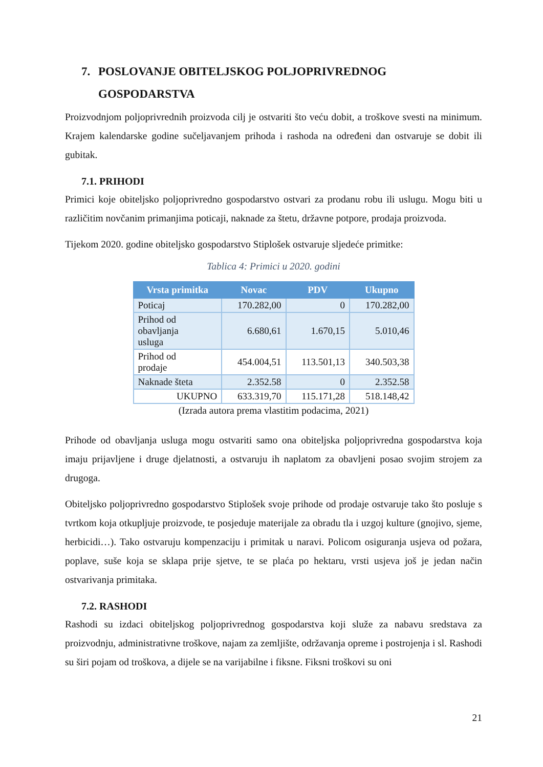7. POSLOVANJE OBITELJSKOG POLJOPRIVREDNOG
GOSPODARSTVA
Proizvodnjom poljoprivrednih proizvoda cilj je ostvariti što veću dobit, a troškove svesti na minimum. Krajem kalendarske godine sučeljavanjem prihoda i rashoda na određeni dan ostvaruje se dobit ili gubitak.
7.1. PRIHODI
Primici koje obiteljsko poljoprivredno gospodarstvo ostvari za prodanu robu ili uslugu. Mogu biti u različitim novčanim primanjima poticaji, naknade za štetu, državne potpore, prodaja proizvoda.
Tijekom 2020. godine obiteljsko gospodarstvo Stiplošek ostvaruje sljedeće primitke:
Tablica 4: Primici u 2020. godini
| Vrsta primitka | Novac | PDV | Ukupno |
| --- | --- | --- | --- |
| Poticaj | 170.282,00 | 0 | 170.282,00 |
| Prihod od obavljanja usluga | 6.680,61 | 1.670,15 | 5.010,46 |
| Prihod od prodaje | 454.004,51 | 113.501,13 | 340.503,38 |
| Naknade šteta | 2.352.58 | 0 | 2.352.58 |
| UKUPNO | 633.319,70 | 115.171,28 | 518.148,42 |
(Izrada autora prema vlastitim podacima, 2021)
Prihode od obavljanja usluga mogu ostvariti samo ona obiteljska poljoprivredna gospodarstva koja imaju prijavljene i druge djelatnosti, a ostvaruju ih naplatom za obavljeni posao svojim strojem za drugoga.
Obiteljsko poljoprivredno gospodarstvo Stiplošek svoje prihode od prodaje ostvaruje tako što posluje s tvrtkom koja otkupljuje proizvode, te posjeduje materijale za obradu tla i uzgoj kulture (gnojivo, sjeme, herbicidi…). Tako ostvaruju kompenzaciju i primitak u naravi. Policom osiguranja usjeva od požara, poplave, suše koja se sklapa prije sjetve, te se plaća po hektaru, vrsti usjeva još je jedan način ostvarivanja primitaka.
7.2. RASHODI
Rashodi su izdaci obiteljskog poljoprivrednog gospodarstva koji služe za nabavu sredstava za proizvodnju, administrativne troškove, najam za zemljište, održavanja opreme i postrojenja i sl. Rashodi su širi pojam od troškova, a dijele se na varijabilne i fiksne. Fiksni troškovi su oni
21